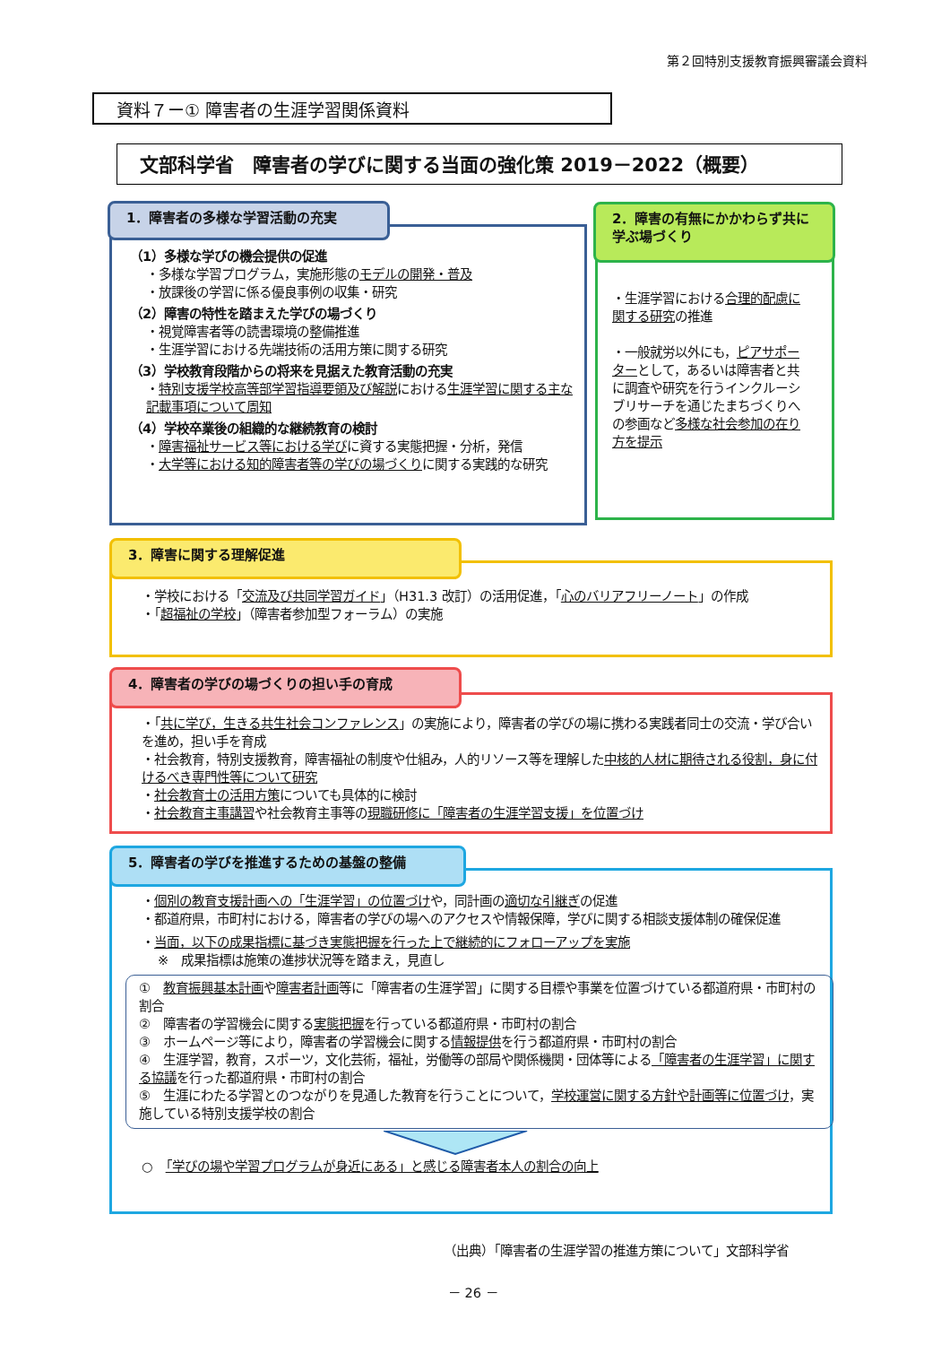第２回特別支援教育振興審議会資料
資料７ー① 障害者の生涯学習関係資料
文部科学省　障害者の学びに関する当面の強化策 2019－2022（概要）
1．障害者の多様な学習活動の充実
（1）多様な学びの機会提供の促進
・多様な学習プログラム，実施形態のモデルの開発・普及
・放課後の学習に係る優良事例の収集・研究
（2）障害の特性を踏まえた学びの場づくり
・視覚障害者等の読書環境の整備推進
・生涯学習における先端技術の活用方策に関する研究
（3）学校教育段階からの将来を見据えた教育活動の充実
・特別支援学校高等部学習指導要領及び解説における生涯学習に関する主な記載事項について周知
（4）学校卒業後の組織的な継続教育の検討
・障害福祉サービス等における学びに資する実態把握・分析，発信
・大学等における知的障害者等の学びの場づくりに関する実践的な研究
2．障害の有無にかかわらず共に学ぶ場づくり
・生涯学習における合理的配慮に関する研究の推進
・一般就労以外にも，ピアサポーターとして，あるいは障害者と共に調査や研究を行うインクルーシブリサーチを通じたまちづくりへの参画など多様な社会参加の在り方を提示
3．障害に関する理解促進
・学校における「交流及び共同学習ガイド」（H31.3 改訂）の活用促進，「心のバリアフリーノート」の作成
・「超福祉の学校」（障害者参加型フォーラム）の実施
4．障害者の学びの場づくりの担い手の育成
・「共に学び，生きる共生社会コンファレンス」の実施により，障害者の学びの場に携わる実践者同士の交流・学び合いを進め，担い手を育成
・社会教育，特別支援教育，障害福祉の制度や仕組み，人的リソース等を理解した中核的人材に期待される役割，身に付けるべき専門性等について研究
・社会教育士の活用方策についても具体的に検討
・社会教育主事講習や社会教育主事等の現職研修に「障害者の生涯学習支援」を位置づけ
5．障害者の学びを推進するための基盤の整備
・個別の教育支援計画への「生涯学習」の位置づけや，同計画の適切な引継ぎの促進
・都道府県，市町村における，障害者の学びの場へのアクセスや情報保障，学びに関する相談支援体制の確保促進
・当面，以下の成果指標に基づき実態把握を行った上で継続的にフォローアップを実施
※　成果指標は施策の進捗状況等を踏まえ，見直し
①　教育振興基本計画や障害者計画等に「障害者の生涯学習」に関する目標や事業を位置づけている都道府県・市町村の割合
②　障害者の学習機会に関する実態把握を行っている都道府県・市町村の割合
③　ホームページ等により，障害者の学習機会に関する情報提供を行う都道府県・市町村の割合
④　生涯学習，教育，スポーツ，文化芸術，福祉，労働等の部局や関係機関・団体等による「障害者の生涯学習」に関する協議を行った都道府県・市町村の割合
⑤　生涯にわたる学習とのつながりを見通した教育を行うことについて，学校運営に関する方針や計画等に位置づけ，実施している特別支援学校の割合
○　「学びの場や学習プログラムが身近にある」と感じる障害者本人の割合の向上
（出典）「障害者の生涯学習の推進方策について」文部科学省
－ 26 －